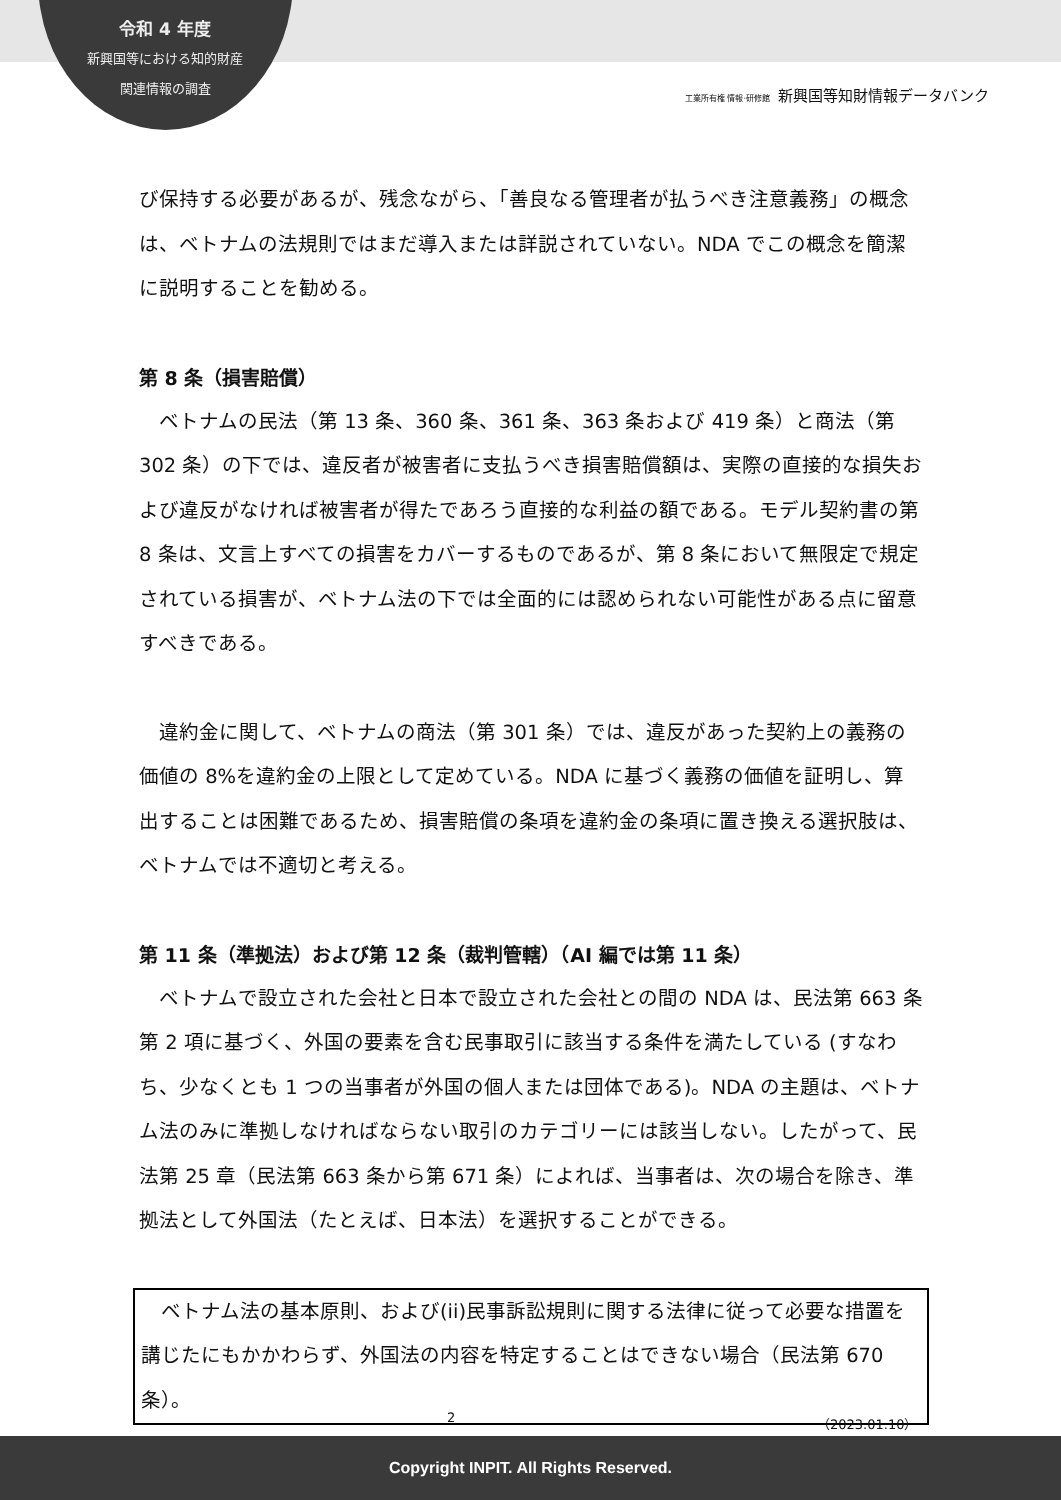令和 4 年度
新興国等における知的財産
関連情報の調査
工業所有権 情報·研修館 新興国等知財情報データバンク
び保持する必要があるが、残念ながら、「善良なる管理者が払うべき注意義務」の概念は、ベトナムの法規則ではまだ導入または詳説されていない。NDA でこの概念を簡潔に説明することを勧める。
第 8 条（損害賠償）
　ベトナムの民法（第 13 条、360 条、361 条、363 条および 419 条）と商法（第 302 条）の下では、違反者が被害者に支払うべき損害賠償額は、実際の直接的な損失および違反がなければ被害者が得たであろう直接的な利益の額である。モデル契約書の第 8 条は、文言上すべての損害をカバーするものであるが、第 8 条において無限定で規定されている損害が、ベトナム法の下では全面的には認められない可能性がある点に留意すべきである。
　違約金に関して、ベトナムの商法（第 301 条）では、違反があった契約上の義務の価値の 8%を違約金の上限として定めている。NDA に基づく義務の価値を証明し、算出することは困難であるため、損害賠償の条項を違約金の条項に置き換える選択肢は、ベトナムでは不適切と考える。
第 11 条（準拠法）および第 12 条（裁判管轄）（AI 編では第 11 条）
　ベトナムで設立された会社と日本で設立された会社との間の NDA は、民法第 663 条第 2 項に基づく、外国の要素を含む民事取引に該当する条件を満たしている (すなわち、少なくとも 1 つの当事者が外国の個人または団体である)。NDA の主題は、ベトナム法のみに準拠しなければならない取引のカテゴリーには該当しない。したがって、民法第 25 章（民法第 663 条から第 671 条）によれば、当事者は、次の場合を除き、準拠法として外国法（たとえば、日本法）を選択することができる。
　ベトナム法の基本原則、および(ii)民事訴訟規則に関する法律に従って必要な措置を講じたにもかかわらず、外国法の内容を特定することはできない場合（民法第 670 条）。
2 （2023.01.10）
Copyright INPIT. All Rights Reserved.